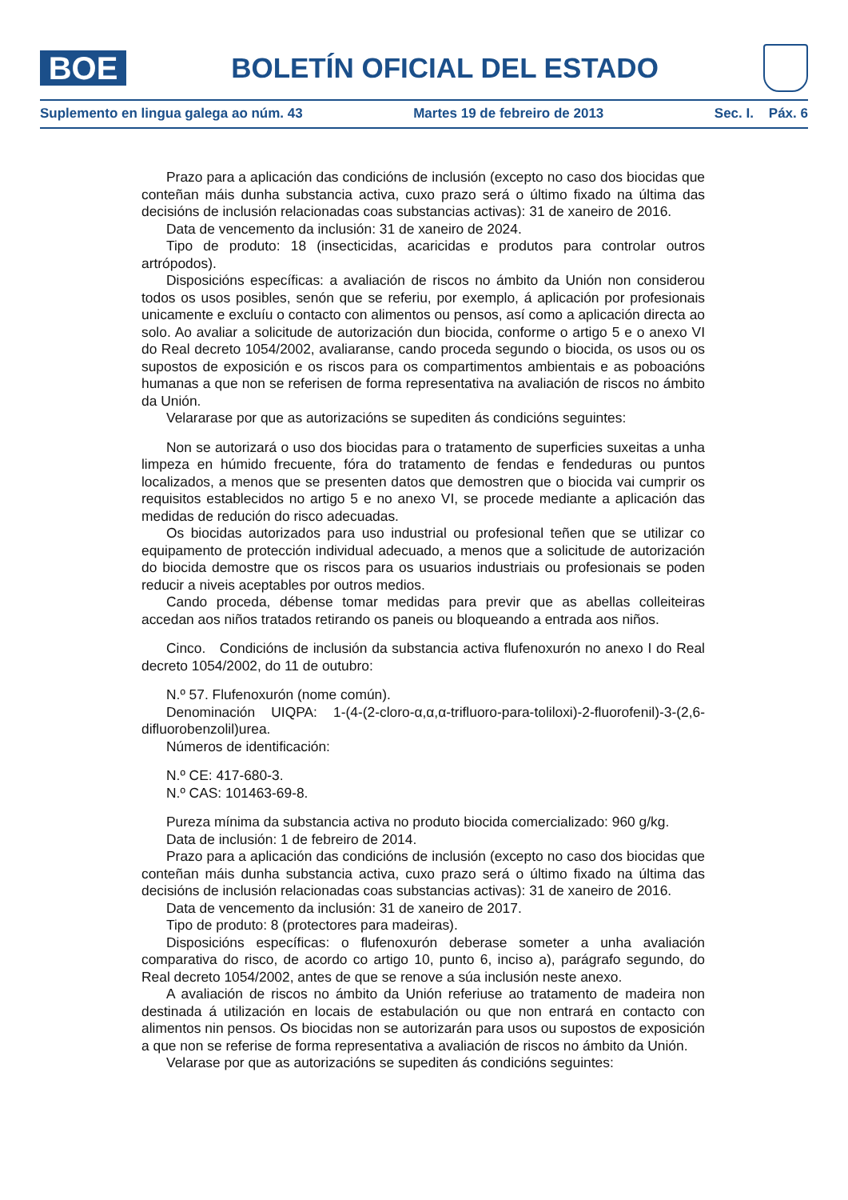BOE
BOLETÍN OFICIAL DEL ESTADO
Suplemento en lingua galega ao núm. 43 Martes 19 de febreiro de 2013 Sec. I. Páx. 6
Prazo para a aplicación das condicións de inclusión (excepto no caso dos biocidas que conteñan máis dunha substancia activa, cuxo prazo será o último fixado na última das decisións de inclusión relacionadas coas substancias activas): 31 de xaneiro de 2016.
Data de vencemento da inclusión: 31 de xaneiro de 2024.
Tipo de produto: 18 (insecticidas, acaricidas e produtos para controlar outros artrópodos).
Disposicións específicas: a avaliación de riscos no ámbito da Unión non considerou todos os usos posibles, senón que se referiu, por exemplo, á aplicación por profesionais unicamente e excluíu o contacto con alimentos ou pensos, así como a aplicación directa ao solo. Ao avaliar a solicitude de autorización dun biocida, conforme o artigo 5 e o anexo VI do Real decreto 1054/2002, avaliaranse, cando proceda segundo o biocida, os usos ou os supostos de exposición e os riscos para os compartimentos ambientais e as poboacións humanas a que non se referisen de forma representativa na avaliación de riscos no ámbito da Unión.
Velararase por que as autorizacións se supediten ás condicións seguintes:
Non se autorizará o uso dos biocidas para o tratamento de superficies suxeitas a unha limpeza en húmido frecuente, fóra do tratamento de fendas e fendeduras ou puntos localizados, a menos que se presenten datos que demostren que o biocida vai cumprir os requisitos establecidos no artigo 5 e no anexo VI, se procede mediante a aplicación das medidas de redución do risco adecuadas.
Os biocidas autorizados para uso industrial ou profesional teñen que se utilizar co equipamento de protección individual adecuado, a menos que a solicitude de autorización do biocida demostre que os riscos para os usuarios industriais ou profesionais se poden reducir a niveis aceptables por outros medios.
Cando proceda, débense tomar medidas para previr que as abellas colleiteiras accedan aos niños tratados retirando os paneis ou bloqueando a entrada aos niños.
Cinco. Condicións de inclusión da substancia activa flufenoxurón no anexo I do Real decreto 1054/2002, do 11 de outubro:
N.º 57. Flufenoxurón (nome común).
Denominación UIQPA: 1-(4-(2-cloro-α,α,α-trifluoro-para-toliloxi)-2-fluorofenil)-3-(2,6-difluorobenzolil)urea.
Números de identificación:
N.º CE: 417-680-3.
N.º CAS: 101463-69-8.
Pureza mínima da substancia activa no produto biocida comercializado: 960 g/kg.
Data de inclusión: 1 de febreiro de 2014.
Prazo para a aplicación das condicións de inclusión (excepto no caso dos biocidas que conteñan máis dunha substancia activa, cuxo prazo será o último fixado na última das decisións de inclusión relacionadas coas substancias activas): 31 de xaneiro de 2016.
Data de vencemento da inclusión: 31 de xaneiro de 2017.
Tipo de produto: 8 (protectores para madeiras).
Disposicións específicas: o flufenoxurón deberase someter a unha avaliación comparativa do risco, de acordo co artigo 10, punto 6, inciso a), parágrafo segundo, do Real decreto 1054/2002, antes de que se renove a súa inclusión neste anexo.
A avaliación de riscos no ámbito da Unión referiuse ao tratamento de madeira non destinada á utilización en locais de estabulación ou que non entrará en contacto con alimentos nin pensos. Os biocidas non se autorizarán para usos ou supostos de exposición a que non se referise de forma representativa a avaliación de riscos no ámbito da Unión.
Velarase por que as autorizacións se supediten ás condicións seguintes: